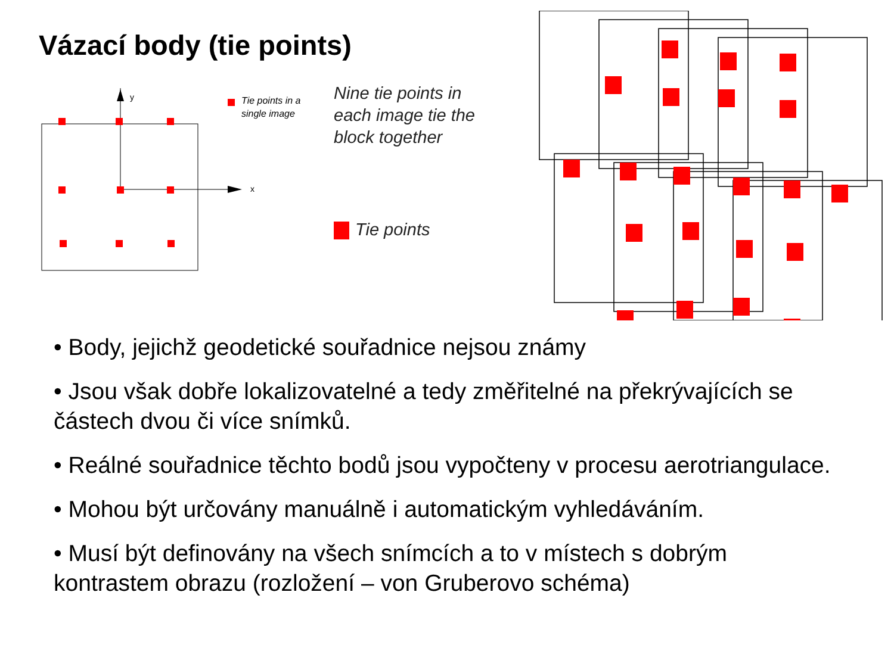Vázací body (tie points)
y
x
Tie points in a
single image
Nine tie points in
each image tie the
block together
Tie points
• Body, jejichž geodetické souřadnice nejsou známy
• Jsou však dobře lokalizovatelné a tedy změřitelné na překrývajících se částech dvou či více snímků.
• Reálné souřadnice těchto bodů jsou vypočteny v procesu aerotriangulace.
• Mohou být určovány manuálně i automatickým vyhledáváním.
• Musí být definovány na všech snímcích a to v místech s dobrým kontrastem obrazu (rozložení – von Gruberovo schéma)